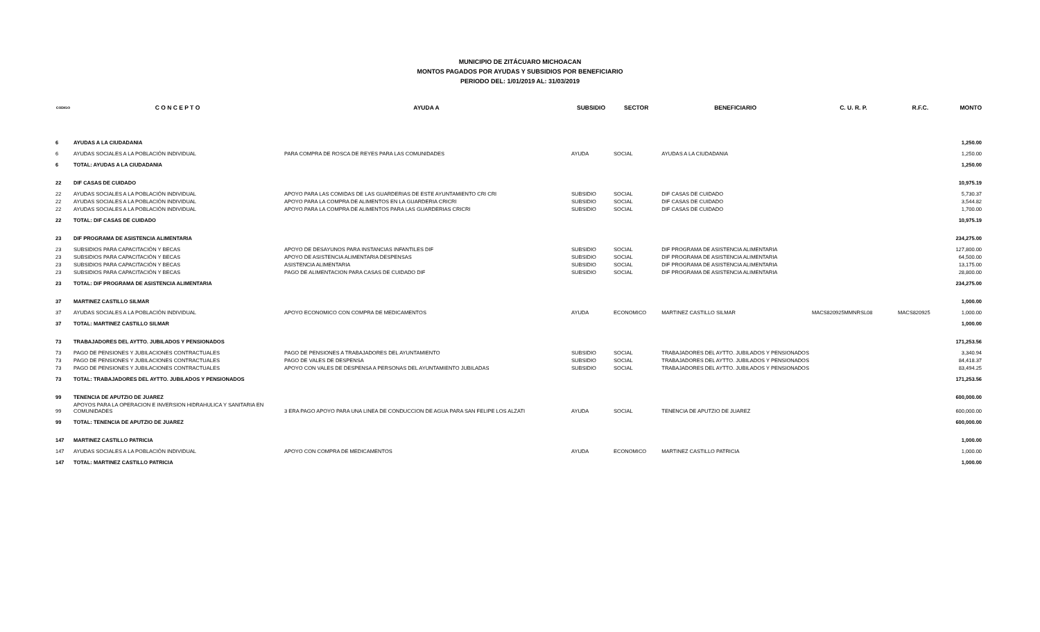MUNICIPIO DE ZITÁCUARO MICHOACAN
MONTOS PAGADOS POR AYUDAS Y SUBSIDIOS POR BENEFICIARIO
PERIODO DEL: 1/01/2019 AL: 31/03/2019
| CODIGO | C O N C E P T O | AYUDA A | SUBSIDIO | SECTOR | BENEFICIARIO | C. U. R. P. | R.F.C. | MONTO |
| --- | --- | --- | --- | --- | --- | --- | --- | --- |
| 6 | AYUDAS A LA CIUDADANIA | | | | | | | 1,250.00 |
| 6 | AYUDAS SOCIALES A LA POBLACIÓN INDIVIDUAL | PARA COMPRA DE ROSCA DE REYES PARA LAS COMUNIDADES | AYUDA | SOCIAL | AYUDAS A LA CIUDADANIA | | | 1,250.00 |
| 6 | TOTAL: AYUDAS A LA CIUDADANIA | | | | | | | 1,250.00 |
| 22 | DIF CASAS DE CUIDADO | | | | | | | 10,975.19 |
| 22 | AYUDAS SOCIALES A LA POBLACIÓN INDIVIDUAL | APOYO PARA LAS COMIDAS DE LAS GUARDERIAS DE ESTE AYUNTAMIENTO CRI CRI | SUBSIDIO | SOCIAL | DIF CASAS DE CUIDADO | | | 5,730.37 |
| 22 | AYUDAS SOCIALES A LA POBLACIÓN INDIVIDUAL | APOYO PARA LA COMPRA DE ALIMENTOS EN LA GUARDERIA CRICRI | SUBSIDIO | SOCIAL | DIF CASAS DE CUIDADO | | | 3,544.82 |
| 22 | AYUDAS SOCIALES A LA POBLACIÓN INDIVIDUAL | APOYO PARA LA COMPRA DE ALIMENTOS PARA LAS GUARDERIAS CRICRI | SUBSIDIO | SOCIAL | DIF CASAS DE CUIDADO | | | 1,700.00 |
| 22 | TOTAL: DIF CASAS DE CUIDADO | | | | | | | 10,975.19 |
| 23 | DIF PROGRAMA DE ASISTENCIA ALIMENTARIA | | | | | | | 234,275.00 |
| 23 | SUBSIDIOS PARA CAPACITACIÓN Y BECAS | APOYO DE DESAYUNOS PARA INSTANCIAS INFANTILES DIF | SUBSIDIO | SOCIAL | DIF PROGRAMA DE ASISTENCIA ALIMENTARIA | | | 127,800.00 |
| 23 | SUBSIDIOS PARA CAPACITACIÓN Y BECAS | APOYO DE ASISTENCIA ALIMENTARIA DESPENSAS | SUBSIDIO | SOCIAL | DIF PROGRAMA DE ASISTENCIA ALIMENTARIA | | | 64,500.00 |
| 23 | SUBSIDIOS PARA CAPACITACIÓN Y BECAS | ASISTENCIA ALIMENTARIA | SUBSIDIO | SOCIAL | DIF PROGRAMA DE ASISTENCIA ALIMENTARIA | | | 13,175.00 |
| 23 | SUBSIDIOS PARA CAPACITACIÓN Y BECAS | PAGO DE ALIMENTACION PARA CASAS DE CUIDADO DIF | SUBSIDIO | SOCIAL | DIF PROGRAMA DE ASISTENCIA ALIMENTARIA | | | 28,800.00 |
| 23 | TOTAL: DIF PROGRAMA DE ASISTENCIA ALIMENTARIA | | | | | | | 234,275.00 |
| 37 | MARTINEZ CASTILLO SILMAR | | | | | | | 1,000.00 |
| 37 | AYUDAS SOCIALES A LA POBLACIÓN INDIVIDUAL | APOYO ECONOMICO CON COMPRA DE MEDICAMENTOS | AYUDA | ECONOMICO | MARTINEZ CASTILLO SILMAR | MACS820925MMNRSL08 | MACS820925 | 1,000.00 |
| 37 | TOTAL: MARTINEZ CASTILLO SILMAR | | | | | | | 1,000.00 |
| 73 | TRABAJADORES DEL AYTTO. JUBILADOS Y PENSIONADOS | | | | | | | 171,253.56 |
| 73 | PAGO DE PENSIONES Y JUBILACIONES CONTRACTUALES | PAGO DE PENSIONES A TRABAJADORES DEL AYUNTAMIENTO | SUBSIDIO | SOCIAL | TRABAJADORES DEL AYTTO. JUBILADOS Y PENSIONADOS | | | 3,340.94 |
| 73 | PAGO DE PENSIONES Y JUBILACIONES CONTRACTUALES | PAGO DE VALES DE DESPENSA | SUBSIDIO | SOCIAL | TRABAJADORES DEL AYTTO. JUBILADOS Y PENSIONADOS | | | 84,418.37 |
| 73 | PAGO DE PENSIONES Y JUBILACIONES CONTRACTUALES | APOYO CON VALES DE DESPENSA A PERSONAS DEL AYUNTAMIENTO JUBILADAS | SUBSIDIO | SOCIAL | TRABAJADORES DEL AYTTO. JUBILADOS Y PENSIONADOS | | | 83,494.25 |
| 73 | TOTAL: TRABAJADORES DEL AYTTO. JUBILADOS Y PENSIONADOS | | | | | | | 171,253.56 |
| 99 | TENENCIA DE APUTZIO DE JUAREZ | | | | | | | 600,000.00 |
| 99 | APOYOS PARA LA OPERACION E INVERSION HIDRAHULICA Y SANITARIA EN COMUNIDADES | 3 ERA PAGO APOYO PARA UNA LINEA DE CONDUCCION DE AGUA PARA SAN FELIPE LOS ALZATI | AYUDA | SOCIAL | TENENCIA DE APUTZIO DE JUAREZ | | | 600,000.00 |
| 99 | TOTAL: TENENCIA DE APUTZIO DE JUAREZ | | | | | | | 600,000.00 |
| 147 | MARTINEZ CASTILLO PATRICIA | | | | | | | 1,000.00 |
| 147 | AYUDAS SOCIALES A LA POBLACIÓN INDIVIDUAL | APOYO CON COMPRA DE MEDICAMENTOS | AYUDA | ECONOMICO | MARTINEZ CASTILLO PATRICIA | | | 1,000.00 |
| 147 | TOTAL: MARTINEZ CASTILLO PATRICIA | | | | | | | 1,000.00 |